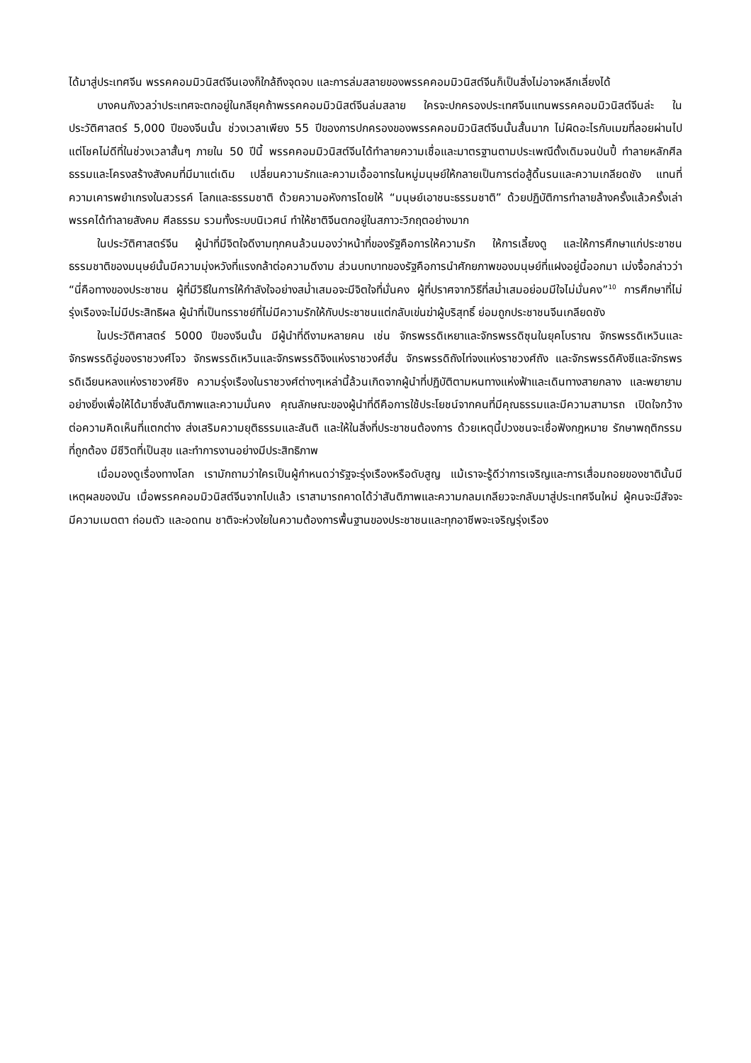ได้มาสู่ประเทศจีน พรรคคอมมิวนิสต์จีนเองก็ใกล้ถึงจุดจบ และการล่มสลายของพรรคคอมมิวนิสต์จีนก็เป็นสิ่งไม่อาจหลีกเลี่ยงได้
บางคนกังวลว่าประเทศจะตกอยู่ในกลียุคถ้าพรรคคอมมิวนิสต์จีนล่มสลาย ใครจะปกครองประเทศจีนแทนพรรคคอมมิวนิสต์จีนล่ะ ในประวัติศาสตร์ 5,000 ปีของจีนนั้น ช่วงเวลาเพียง 55 ปีของการปกครองของพรรคคอมมิวนิสต์จีนนั้นสั้นมาก ไม่ผิดอะไรกับเมฆที่ลอยผ่านไป แต่โชคไม่ดีที่ในช่วงเวลาสั้นๆ ภายใน 50 ปีนี้ พรรคคอมมิวนิสต์จีนได้ทำลายความเชื่อและมาตรฐานตามประเพณีดั้งเดิมจนป่นปี้ ทำลายหลักศีลธรรมและโครงสร้างสังคมที่มีมาแต่เดิม เปลี่ยนความรักและความเอื้ออาทรในหมู่มนุษย์ให้กลายเป็นการต่อสู้ดิ้นรนและความเกลียดชัง แทนที่ความเคารพยำเกรงในสวรรค์ โลกและธรรมชาติ ด้วยความอหังการโดยให้ “มนุษย์เอาชนะธรรมชาติ” ด้วยปฏิบัติการทำลายล้างครั้งแล้วครั้งเล่า พรรคได้ทำลายสังคม ศีลธรรม รวมทั้งระบบนิเวศน์ ทำให้ชาติจีนตกอยู่ในสภาวะวิกฤตอย่างมาก
ในประวัติศาสตร์จีน ผู้นำที่มีจิตใจดีงามทุกคนล้วนมองว่าหน้าที่ของรัฐคือการให้ความรัก ให้การเลี้ยงดู และให้การศึกษาแก่ประชาชน ธรรมชาติของมนุษย์นั้นมีความมุ่งหวังที่แรงกล้าต่อความดีงาม ส่วนบทบาทของรัฐคือการนำศักยภาพของมนุษย์ที่แฝงอยู่นี้ออกมา เม่งจื้อกล่าวว่า “นี่คือทางของประชาชน ผู้ที่มีวิธีในการให้กำลังใจอย่างสม่ำเสมอจะมีจิตใจที่มั่นคง ผู้ที่ปราศจากวิธีที่สม่ำเสมอย่อมมีใจไม่มั่นคง”<sup>10</sup> การศึกษาที่ไม่รุ่งเรืองจะไม่มีประสิทธิผล ผู้นำที่เป็นทรราชย์ที่ไม่มีความรักให้กับประชาชนแต่กลับเข่นฆ่าผู้บริสุทธิ์ ย่อมถูกประชาชนจีนเกลียดชัง
ในประวัติศาสตร์ 5000 ปีของจีนนั้น มีผู้นำที่ดีงามหลายคน เช่น จักรพรรดิเหยาและจักรพรรดิซุนในยุคโบราณ จักรพรรดิเหวินและจักรพรรดิอู่ของราชวงศ์โจว จักรพรรดิเหวินและจักรพรรดิจิงแห่งราชวงศ์ฮั่น จักรพรรดิถังไท่จงแห่งราชวงศ์ถัง และจักรพรรดิคังซีและจักรพรรดิเฉียนหลงแห่งราชวงศ์ชิง ความรุ่งเรืองในราชวงศ์ต่างๆเหล่านี้ล้วนเกิดจากผู้นำที่ปฏิบัติตามหนทางแห่งฟ้าและเดินทางสายกลาง และพยายามอย่างยิ่งเพื่อให้ได้มาซึ่งสันติภาพและความมั่นคง คุณลักษณะของผู้นำที่ดีคือการใช้ประโยชน์จากคนที่มีคุณธรรมและมีความสามารถ เปิดใจกว้างต่อความคิดเห็นที่แตกต่าง ส่งเสริมความยุติธรรมและสันติ และให้ในสิ่งที่ประชาชนต้องการ ด้วยเหตุนี้ปวงชนจะเชื่อฟังกฎหมาย รักษาพฤติกรรมที่ถูกต้อง มีชีวิตที่เป็นสุข และทำการงานอย่างมีประสิทธิภาพ
เมื่อมองดูเรื่องทางโลก เรามักถามว่าใครเป็นผู้กำหนดว่ารัฐจะรุ่งเรืองหรือดับสูญ แม้เราจะรู้ดีว่าการเจริญและการเสื่อมถอยของชาตินั้นมีเหตุผลของมัน เมื่อพรรคคอมมิวนิสต์จีนจากไปแล้ว เราสามารถคาดได้ว่าสันติภาพและความกลมเกลียวจะกลับมาสู่ประเทศจีนใหม่ ผู้คนจะมีสัจจะ มีความเมตตา ถ่อมตัว และอดทน ชาติจะห่วงใยในความต้องการพื้นฐานของประชาชนและทุกอาชีพจะเจริญรุ่งเรือง